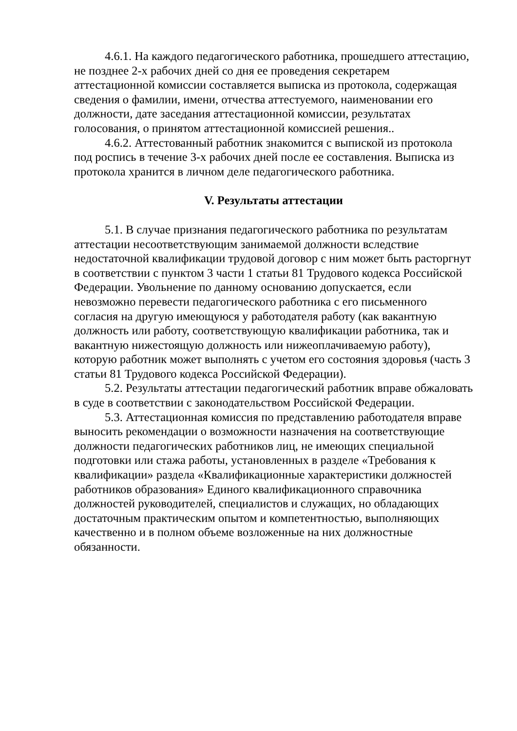4.6.1. На каждого педагогического работника, прошедшего аттестацию, не позднее 2-х рабочих дней со дня ее проведения секретарем аттестационной комиссии составляется выписка из протокола, содержащая сведения о фамилии, имени, отчества аттестуемого, наименовании его должности, дате заседания аттестационной комиссии, результатах голосования, о принятом аттестационной комиссией решения..
4.6.2. Аттестованный работник знакомится с выпиской из протокола под роспись в течение 3-х рабочих дней после ее составления. Выписка из протокола хранится в личном деле педагогического работника.
V. Результаты аттестации
5.1. В случае признания педагогического работника по результатам аттестации несоответствующим занимаемой должности вследствие недостаточной квалификации трудовой договор с ним может быть расторгнут в соответствии с пунктом 3 части 1 статьи 81 Трудового кодекса Российской Федерации. Увольнение по данному основанию допускается, если невозможно перевести педагогического работника с его письменного согласия на другую имеющуюся у работодателя работу (как вакантную должность или работу, соответствующую квалификации работника, так и вакантную нижестоящую должность или нижеоплачиваемую работу), которую работник может выполнять с учетом его состояния здоровья (часть 3 статьи 81 Трудового кодекса Российской Федерации).
5.2. Результаты аттестации педагогический работник вправе обжаловать в суде в соответствии с законодательством Российской Федерации.
5.3. Аттестационная комиссия по представлению работодателя вправе выносить рекомендации о возможности назначения на соответствующие должности педагогических работников лиц, не имеющих специальной подготовки или стажа работы, установленных в разделе «Требования к квалификации» раздела «Квалификационные характеристики должностей работников образования» Единого квалификационного справочника должностей руководителей, специалистов и служащих, но обладающих достаточным практическим опытом и компетентностью, выполняющих качественно и в полном объеме возложенные на них должностные обязанности.